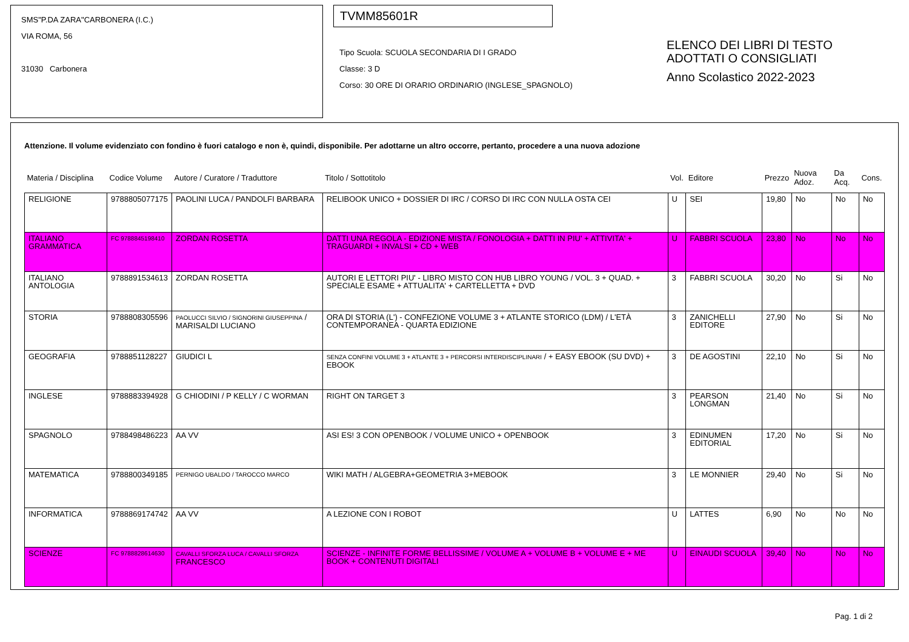SMS"P.DA ZARA"CARBONERA (I.C.)
VIA ROMA, 56
31030 Carbonera
TVMM85601R
Tipo Scuola: SCUOLA SECONDARIA DI I GRADO
Classe: 3 D
Corso: 30 ORE DI ORARIO ORDINARIO (INGLESE_SPAGNOLO)
ELENCO DEI LIBRI DI TESTO
ADOTTATI O CONSIGLIATI
Anno Scolastico 2022-2023
Attenzione. Il volume evidenziato con fondino è fuori catalogo e non è, quindi, disponibile. Per adottarne un altro occorre, pertanto, procedere a una nuova adozione
| Materia / Disciplina | Codice Volume | Autore / Curatore / Traduttore | Titolo / Sottotitolo | Vol. | Editore | Prezzo | Nuova Adoz. | Da Acq. | Cons. |
| --- | --- | --- | --- | --- | --- | --- | --- | --- | --- |
| RELIGIONE | 9788805077175 | PAOLINI LUCA / PANDOLFI BARBARA | RELIBOOK UNICO + DOSSIER DI IRC / CORSO DI IRC CON NULLA OSTA CEI | U | SEI | 19,80 | No | No | No |
| ITALIANO GRAMMATICA | FC 9788845198410 | ZORDAN ROSETTA | DATTI UNA REGOLA - EDIZIONE MISTA / FONOLOGIA + DATTI IN PIU' + ATTIVITA' + TRAGUARDI + INVALSI + CD + WEB | U | FABBRI SCUOLA | 23,80 | No | No | No |
| ITALIANO ANTOLOGIA | 9788891534613 | ZORDAN ROSETTA | AUTORI E LETTORI PIU' - LIBRO MISTO CON HUB LIBRO YOUNG / VOL. 3 + QUAD. + SPECIALE ESAME + ATTUALITA' + CARTELLETTA + DVD | 3 | FABBRI SCUOLA | 30,20 | No | Si | No |
| STORIA | 9788808305596 | PAOLUCCI SILVIO / SIGNORINI GIUSEPPINA / MARISALDI LUCIANO | ORA DI STORIA (L') - CONFEZIONE VOLUME 3 + ATLANTE STORICO (LDM) / L'ETÀ CONTEMPORANEA - QUARTA EDIZIONE | 3 | ZANICHELLI EDITORE | 27,90 | No | Si | No |
| GEOGRAFIA | 9788851128227 | GIUDICI L | SENZA CONFINI VOLUME 3 + ATLANTE 3 + PERCORSI INTERDISCIPLINARI / + EASY EBOOK (SU DVD) + EBOOK | 3 | DE AGOSTINI | 22,10 | No | Si | No |
| INGLESE | 9788883394928 | G CHIODINI / P KELLY / C WORMAN | RIGHT ON TARGET 3 | 3 | PEARSON LONGMAN | 21,40 | No | Si | No |
| SPAGNOLO | 9788498486223 | AA VV | ASI ES! 3 CON OPENBOOK / VOLUME UNICO + OPENBOOK | 3 | EDINUMEN EDITORIAL | 17,20 | No | Si | No |
| MATEMATICA | 9788800349185 | PERNIGO UBALDO / TAROCCO MARCO | WIKI MATH / ALGEBRA+GEOMETRIA 3+MEBOOK | 3 | LE MONNIER | 29,40 | No | Si | No |
| INFORMATICA | 9788869174742 | AA VV | A LEZIONE CON I ROBOT | U | LATTES | 6,90 | No | No | No |
| SCIENZE | FC 9788828614630 | CAVALLI SFORZA LUCA / CAVALLI SFORZA FRANCESCO | SCIENZE - INFINITE FORME BELLISSIME / VOLUME A + VOLUME B + VOLUME E + ME BOOK + CONTENUTI DIGITALI | U | EINAUDI SCUOLA | 39,40 | No | No | No |
Pag. 1 di 2